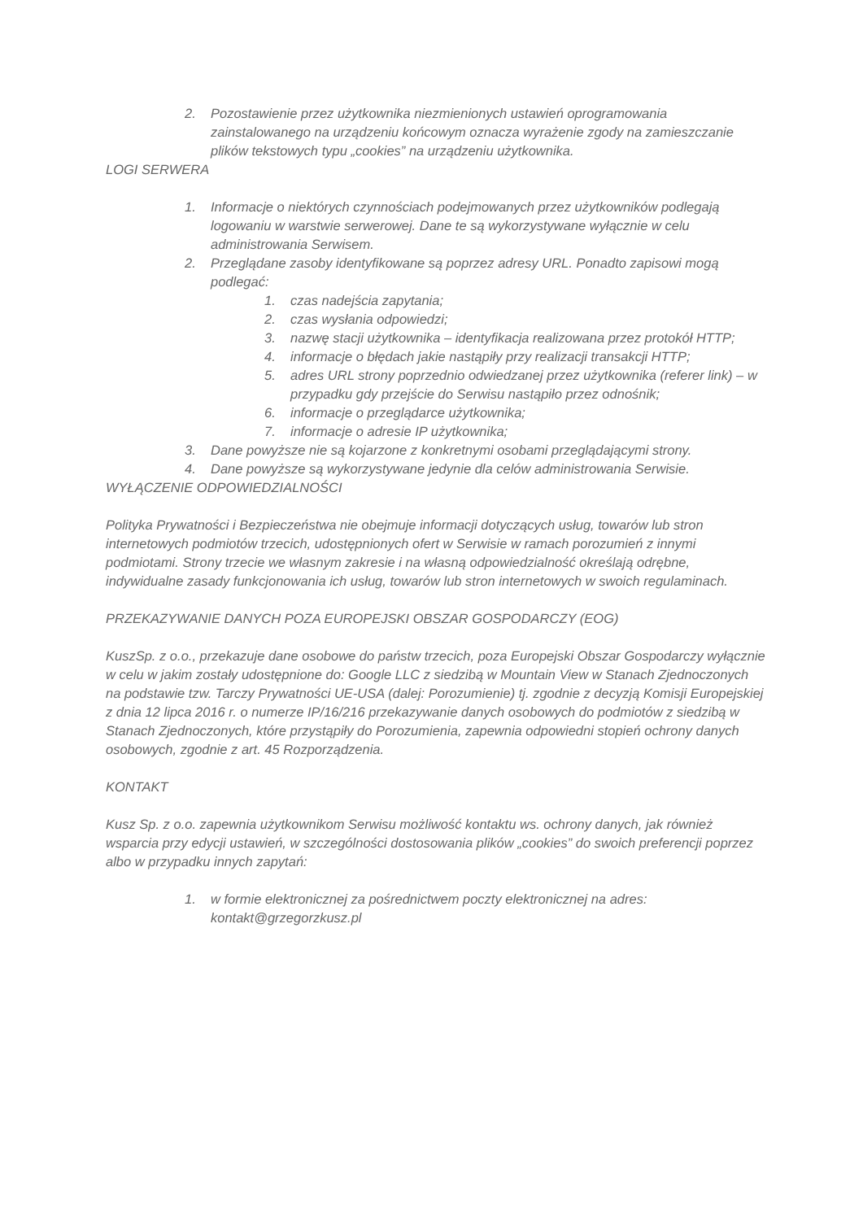2. Pozostawienie przez użytkownika niezmienionych ustawień oprogramowania zainstalowanego na urządzeniu końcowym oznacza wyrażenie zgody na zamieszczanie plików tekstowych typu „cookies” na urządzeniu użytkownika.
LOGI SERWERA
1. Informacje o niektórych czynnościach podejmowanych przez użytkowników podlegają logowaniu w warstwie serwerowej. Dane te są wykorzystywane wyłącznie w celu administrowania Serwisem.
2. Przeglądane zasoby identyfikowane są poprzez adresy URL. Ponadto zapisowi mogą podlegać:
1. czas nadejścia zapytania;
2. czas wysłania odpowiedzi;
3. nazwę stacji użytkownika – identyfikacja realizowana przez protokół HTTP;
4. informacje o błędach jakie nastąpiły przy realizacji transakcji HTTP;
5. adres URL strony poprzednio odwiedzanej przez użytkownika (referer link) – w przypadku gdy przejście do Serwisu nastąpiło przez odnośnik;
6. informacje o przeglądarce użytkownika;
7. informacje o adresie IP użytkownika;
3. Dane powyższe nie są kojarzone z konkretnymi osobami przeglądającymi strony.
4. Dane powyższe są wykorzystywane jedynie dla celów administrowania Serwisie.
WYŁĄCZENIE ODPOWIEDZIALNOŚCI
Polityka Prywatności i Bezpieczeństwa nie obejmuje informacji dotyczących usług, towarów lub stron internetowych podmiotów trzecich, udostępnionych ofert w Serwisie w ramach porozumień z innymi podmiotami. Strony trzecie we własnym zakresie i na własną odpowiedzialność określają odrębne, indywidualne zasady funkcjonowania ich usług, towarów lub stron internetowych w swoich regulaminach.
PRZEKAZYWANIE DANYCH POZA EUROPEJSKI OBSZAR GOSPODARCZY (EOG)
KuszSp. z o.o., przekazuje dane osobowe do państw trzecich, poza Europejski Obszar Gospodarczy wyłącznie w celu w jakim zostały udostępnione do: Google LLC z siedzibą w Mountain View w Stanach Zjednoczonych na podstawie tzw. Tarczy Prywatności UE-USA (dalej: Porozumienie) tj. zgodnie z decyzją Komisji Europejskiej z dnia 12 lipca 2016 r. o numerze IP/16/216 przekazywanie danych osobowych do podmiotów z siedzibą w Stanach Zjednoczonych, które przystąpiły do Porozumienia, zapewnia odpowiedni stopień ochrony danych osobowych, zgodnie z art. 45 Rozporządzenia.
KONTAKT
Kusz Sp. z o.o. zapewnia użytkownikom Serwisu możliwość kontaktu ws. ochrony danych, jak również wsparcia przy edycji ustawień, w szczególności dostosowania plików „cookies” do swoich preferencji poprzez albo w przypadku innych zapytań:
1. w formie elektronicznej za pośrednictwem poczty elektronicznej na adres: kontakt@grzegorzkusz.pl